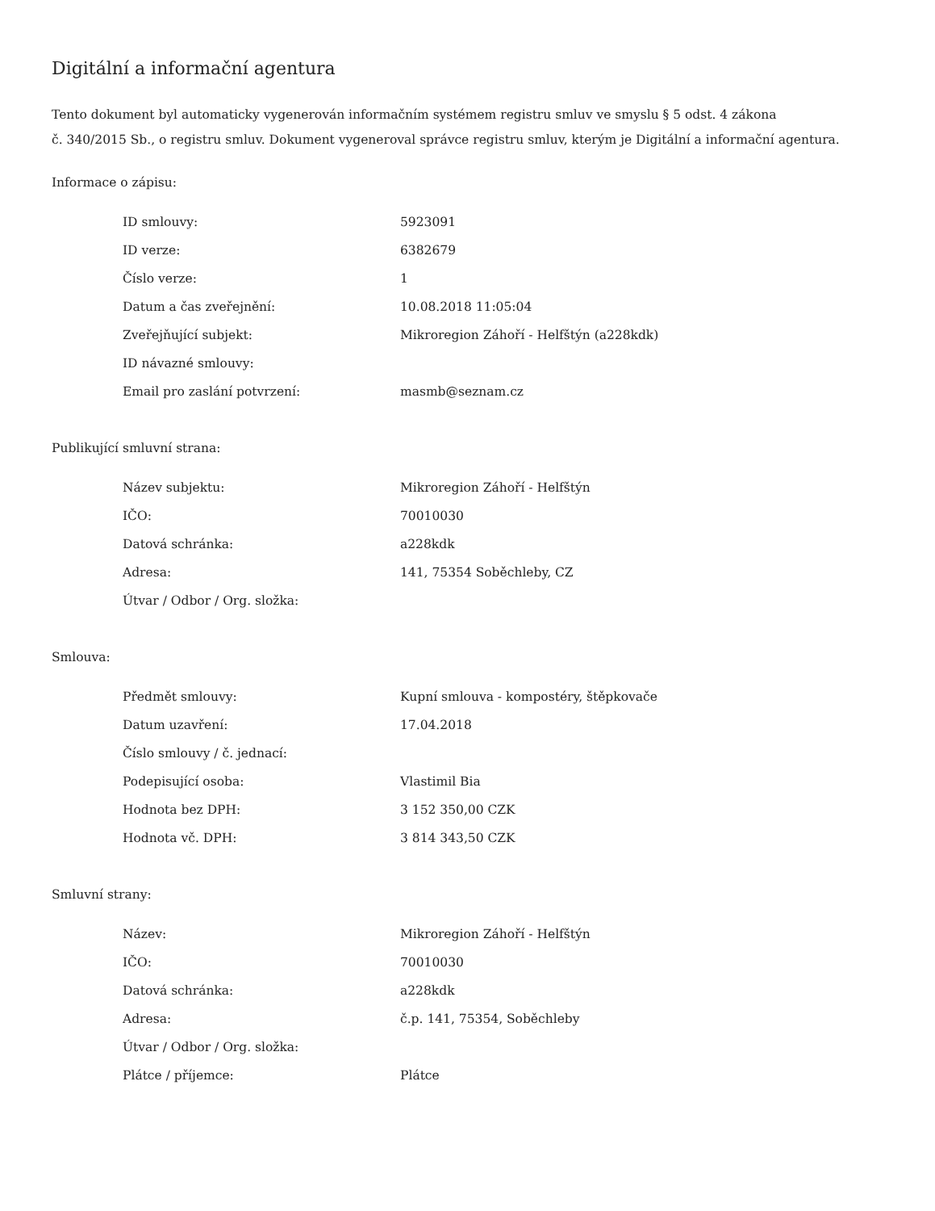Digitální a informační agentura
Tento dokument byl automaticky vygenerován informačním systémem registru smluv ve smyslu § 5 odst. 4 zákona
č. 340/2015 Sb., o registru smluv. Dokument vygeneroval správce registru smluv, kterým je Digitální a informační agentura.
Informace o zápisu:
| ID smlouvy: | 5923091 |
| ID verze: | 6382679 |
| Číslo verze: | 1 |
| Datum a čas zveřejnění: | 10.08.2018 11:05:04 |
| Zveřejňující subjekt: | Mikroregion Záhoří - Helfštýn (a228kdk) |
| ID návazné smlouvy: | |
| Email pro zaslání potvrzení: | masmb@seznam.cz |
Publikující smluvní strana:
| Název subjektu: | Mikroregion Záhoří - Helfštýn |
| IČO: | 70010030 |
| Datová schránka: | a228kdk |
| Adresa: | 141, 75354 Soběchleby, CZ |
| Útvar / Odbor / Org. složka: | |
Smlouva:
| Předmět smlouvy: | Kupní smlouva - kompostéry, štěpkovače |
| Datum uzavření: | 17.04.2018 |
| Číslo smlouvy / č. jednací: | |
| Podepisující osoba: | Vlastimil Bia |
| Hodnota bez DPH: | 3 152 350,00 CZK |
| Hodnota vč. DPH: | 3 814 343,50 CZK |
Smluvní strany:
| Název: | Mikroregion Záhoří - Helfštýn |
| IČO: | 70010030 |
| Datová schránka: | a228kdk |
| Adresa: | č.p. 141, 75354, Soběchleby |
| Útvar / Odbor / Org. složka: | |
| Plátce / příjemce: | Plátce |